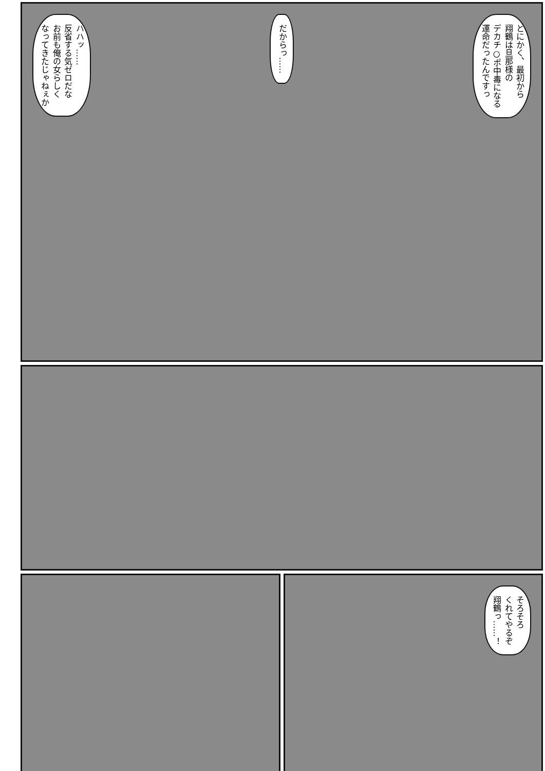ハハッ……
反省する気ゼロだな
お前も俺の女らしく
なってきたじゃねぇか
だからっ……
とにかく、最初から
翔鶴は旦那様の
デカチ○ポ中毒になる
運命だったんですっ
そろそろ
くれてやるぞ
翔鶴っ……！